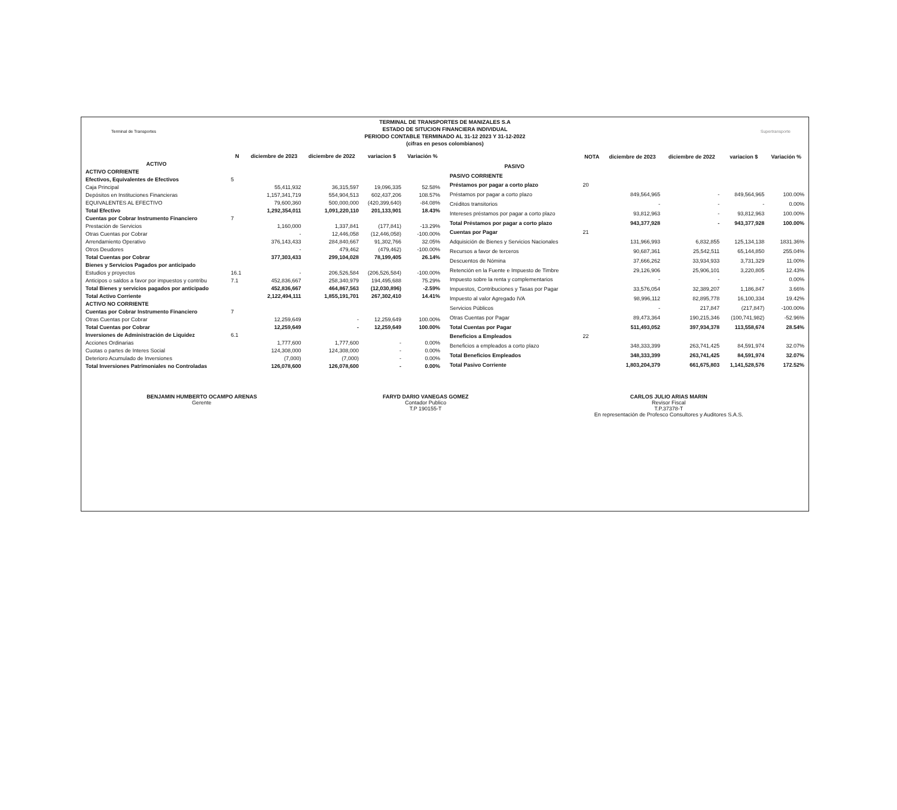Terminal de Transportes Supertransporte
TERMINAL DE TRANSPORTES DE MANIZALES S.A
ESTADO DE SITUCION FINANCIERA INDIVIDUAL
PERIODO CONTABLE TERMINADO AL 31-12 2023 Y 31-12-2022
(cifras en pesos colombianos)
| | N | diciembre de 2023 | diciembre de 2022 | variacion $ | Variación % |
| --- | --- | --- | --- | --- | --- |
| ACTIVO | | | | | |
| ACTIVO CORRIENTE | | | | | |
| Efectivos, Equivalentes de Efectivos | 5 | | | | |
| Caja Principal | | 55,411,932 | 36,315,597 | 19,096,335 | 52.58% |
| Depósitos en Instituciones Financieras | | 1,157,341,719 | 554,904,513 | 602,437,206 | 108.57% |
| EQUIVALENTES AL EFECTIVO | | 79,600,360 | 500,000,000 | (420,399,640) | -84.08% |
| Total Efectivo | | 1,292,354,011 | 1,091,220,110 | 201,133,901 | 18.43% |
| Cuentas por Cobrar Instrumento Financiero | 7 | | | | |
| Prestación de Servicios | | 1,160,000 | 1,337,841 | (177,841) | -13.29% |
| Otras Cuentas por Cobrar | | - | 12,446,058 | (12,446,058) | -100.00% |
| Arrendamiento Operativo | | 376,143,433 | 284,840,667 | 91,302,766 | 32.05% |
| Otros Deudores | | - | 479,462 | (479,462) | -100.00% |
| Total Cuentas por Cobrar | | 377,303,433 | 299,104,028 | 78,199,405 | 26.14% |
| Bienes y Servicios Pagados por anticipado | | | | | |
| Estudios y proyectos | 16.1 | - | 206,526,584 | (206,526,584) | -100.00% |
| Anticipos o saldos a favor por impuestos y contribu | 7.1 | 452,836,667 | 258,340,979 | 194,495,688 | 75.29% |
| Total Bienes y servicios pagados por anticipado | | 452,836,667 | 464,867,563 | (12,030,896) | -2.59% |
| Total Activo Corriente | | 2,122,494,111 | 1,855,191,701 | 267,302,410 | 14.41% |
| ACTIVO NO CORRIENTE | | | | | |
| Cuentas por Cobrar Instrumento Financiero | 7 | | | | |
| Otras Cuentas por Cobrar | | 12,259,649 | - | 12,259,649 | 100.00% |
| Total Cuentas por Cobrar | | 12,259,649 | - | 12,259,649 | 100.00% |
| Inversiones de Administración de Liquidez | 6.1 | | | | |
| Acciones Ordinarias | | 1,777,600 | 1,777,600 | - | 0.00% |
| Cuotas o partes de Interes Social | | 124,308,000 | 124,308,000 | - | 0.00% |
| Deterioro Acumulado de Inversiones | | (7,000) | (7,000) | - | 0.00% |
| Total Inversiones Patrimoniales no Controladas | | 126,078,600 | 126,078,600 | - | 0.00% |
| | NOTA | diciembre de 2023 | diciembre de 2022 | variacion $ | Variación % |
| --- | --- | --- | --- | --- | --- |
| PASIVO | | | | | |
| PASIVO CORRIENTE | | | | | |
| Préstamos por pagar a corto plazo | 20 | | | | |
| Préstamos por pagar a corto plazo | | 849,564,965 | - | 849,564,965 | 100.00% |
| Créditos transitorios | | - | - | - | 0.00% |
| Intereses préstamos por pagar a corto plazo | | 93,812,963 | - | 93,812,963 | 100.00% |
| Total Préstamos por pagar a corto plazo | | 943,377,928 | - | 943,377,928 | 100.00% |
| Cuentas por Pagar | 21 | | | | |
| Adquisición de Bienes y Servicios Nacionales | | 131,966,993 | 6,832,855 | 125,134,138 | 1831.36% |
| Recursos a favor de terceros | | 90,687,361 | 25,542,511 | 65,144,850 | 255.04% |
| Descuentos de Nómina | | 37,666,262 | 33,934,933 | 3,731,329 | 11.00% |
| Retención en la Fuente e Impuesto de Timbre | | 29,126,906 | 25,906,101 | 3,220,805 | 12.43% |
| Impuesto sobre la renta y complementarios | | - | - | - | 0.00% |
| Impuestos, Contribuciones y Tasas por Pagar | | 33,576,054 | 32,389,207 | 1,186,847 | 3.66% |
| Impuesto al valor Agregado IVA | | 98,996,112 | 82,895,778 | 16,100,334 | 19.42% |
| Servicios Públicos | | - | 217,847 | (217,847) | -100.00% |
| Otras Cuentas por Pagar | | 89,473,364 | 190,215,346 | (100,741,982) | -52.96% |
| Total Cuentas por Pagar | | 511,493,052 | 397,934,378 | 113,558,674 | 28.54% |
| Beneficios a Empleados | 22 | | | | |
| Beneficios a empleados a corto plazo | | 348,333,399 | 263,741,425 | 84,591,974 | 32.07% |
| Total Beneficios Empleados | | 348,333,399 | 263,741,425 | 84,591,974 | 32.07% |
| Total Pasivo Corriente | | 1,803,204,379 | 661,675,803 | 1,141,528,576 | 172.52% |
BENJAMIN HUMBERTO OCAMPO ARENAS
Gerente
FARYD DARIO VANEGAS GOMEZ
Contador Publico
T.P 190155-T
CARLOS JULIO ARIAS MARIN
Revisor Fiscal
T.P.37378-T
En representación de Profesco Consultores y Auditores S.A.S.